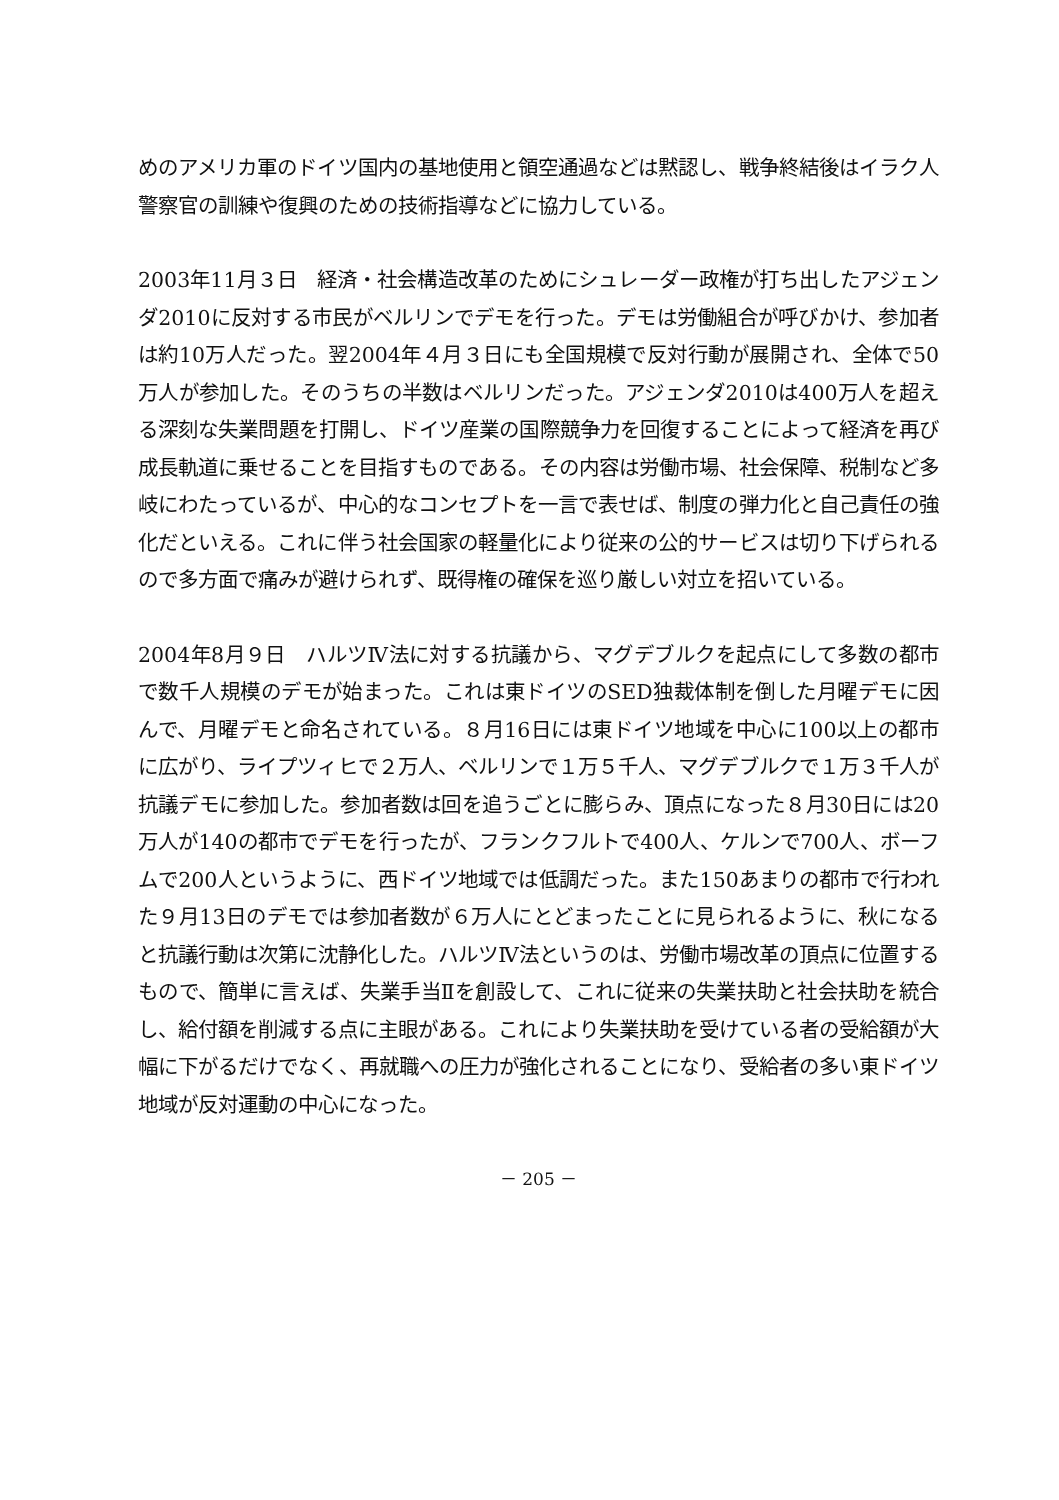めのアメリカ軍のドイツ国内の基地使用と領空通過などは黙認し、戦争終結後はイラク人警察官の訓練や復興のための技術指導などに協力している。
2003年11月３日　経済・社会構造改革のためにシュレーダー政権が打ち出したアジェンダ2010に反対する市民がベルリンでデモを行った。デモは労働組合が呼びかけ、参加者は約10万人だった。翌2004年４月３日にも全国規模で反対行動が展開され、全体で50万人が参加した。そのうちの半数はベルリンだった。アジェンダ2010は400万人を超える深刻な失業問題を打開し、ドイツ産業の国際競争力を回復することによって経済を再び成長軌道に乗せることを目指すものである。その内容は労働市場、社会保障、税制など多岐にわたっているが、中心的なコンセプトを一言で表せば、制度の弾力化と自己責任の強化だといえる。これに伴う社会国家の軽量化により従来の公的サービスは切り下げられるので多方面で痛みが避けられず、既得権の確保を巡り厳しい対立を招いている。
2004年8月９日　ハルツⅣ法に対する抗議から、マグデブルクを起点にして多数の都市で数千人規模のデモが始まった。これは東ドイツのSED独裁体制を倒した月曜デモに因んで、月曜デモと命名されている。８月16日には東ドイツ地域を中心に100以上の都市に広がり、ライプツィヒで２万人、ベルリンで１万５千人、マグデブルクで１万３千人が抗議デモに参加した。参加者数は回を追うごとに膨らみ、頂点になった８月30日には20万人が140の都市でデモを行ったが、フランクフルトで400人、ケルンで700人、ボーフムで200人というように、西ドイツ地域では低調だった。また150あまりの都市で行われた９月13日のデモでは参加者数が６万人にとどまったことに見られるように、秋になると抗議行動は次第に沈静化した。ハルツⅣ法というのは、労働市場改革の頂点に位置するもので、簡単に言えば、失業手当Ⅱを創設して、これに従来の失業扶助と社会扶助を統合し、給付額を削減する点に主眼がある。これにより失業扶助を受けている者の受給額が大幅に下がるだけでなく、再就職への圧力が強化されることになり、受給者の多い東ドイツ地域が反対運動の中心になった。
－ 205 －